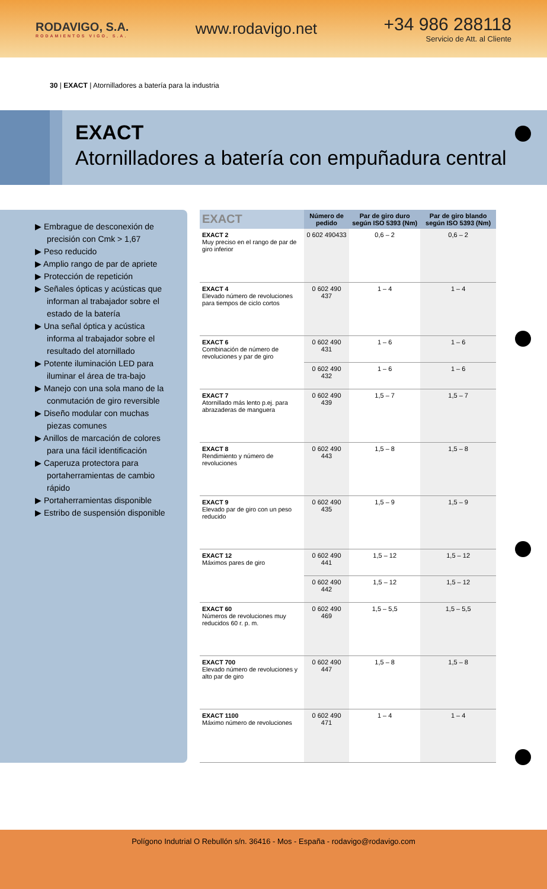RODAVIGO, S.A.
RODAMIENTOS VIGO, S.A.
www.rodavigo.net
+34 986 288118
Servicio de Att. al Cliente
30 | EXACT | Atornilladores a batería para la industria
EXACT
Atornilladores a batería con empuñadura central
▶ Embrague de desconexión de precisión con Cmk > 1,67
▶ Peso reducido
▶ Amplio rango de par de apriete
▶ Protección de repetición
▶ Señales ópticas y acústicas que informan al trabajador sobre el estado de la batería
▶ Una señal óptica y acústica informa al trabajador sobre el resultado del atornillado
▶ Potente iluminación LED para iluminar el área de tra-bajo
▶ Manejo con una sola mano de la conmutación de giro reversible
▶ Diseño modular con muchas piezas comunes
▶ Anillos de marcación de colores para una fácil identificación
▶ Caperuza protectora para portaherramientas de cambio rápido
▶ Portaherramientas disponible
▶ Estribo de suspensión disponible
| EXACT | Número de pedido | Par de giro duro según ISO 5393 (Nm) | Par de giro blando según ISO 5393 (Nm) |
| --- | --- | --- | --- |
| EXACT 2 Muy preciso en el rango de par de giro inferior | 0 602 490433 | 0,6 – 2 | 0,6 – 2 |
| EXACT 4 Elevado número de revoluciones para tiempos de ciclo cortos | 0 602 490 437 | 1 – 4 | 1 – 4 |
| EXACT 6 Combinación de número de revoluciones y par de giro | 0 602 490 431 | 1 – 6 | 1 – 6 |
| | 0 602 490 432 | 1 – 6 | 1 – 6 |
| EXACT 7 Atornillado más lento p.ej. para abrazaderas de manguera | 0 602 490 439 | 1,5 – 7 | 1,5 – 7 |
| EXACT 8 Rendimiento y número de revoluciones | 0 602 490 443 | 1,5 – 8 | 1,5 – 8 |
| EXACT 9 Elevado par de giro con un peso reducido | 0 602 490 435 | 1,5 – 9 | 1,5 – 9 |
| EXACT 12 Máximos pares de giro | 0 602 490 441 | 1,5 – 12 | 1,5 – 12 |
| | 0 602 490 442 | 1,5 – 12 | 1,5 – 12 |
| EXACT 60 Números de revoluciones muy reducidos 60 r. p. m. | 0 602 490 469 | 1,5 – 5,5 | 1,5 – 5,5 |
| EXACT 700 Elevado número de revoluciones y alto par de giro | 0 602 490 447 | 1,5 – 8 | 1,5 – 8 |
| EXACT 1100 Máximo número de revoluciones | 0 602 490 471 | 1 – 4 | 1 – 4 |
Polígono Indutrial O Rebullón s/n. 36416 - Mos - España - rodavigo@rodavigo.com